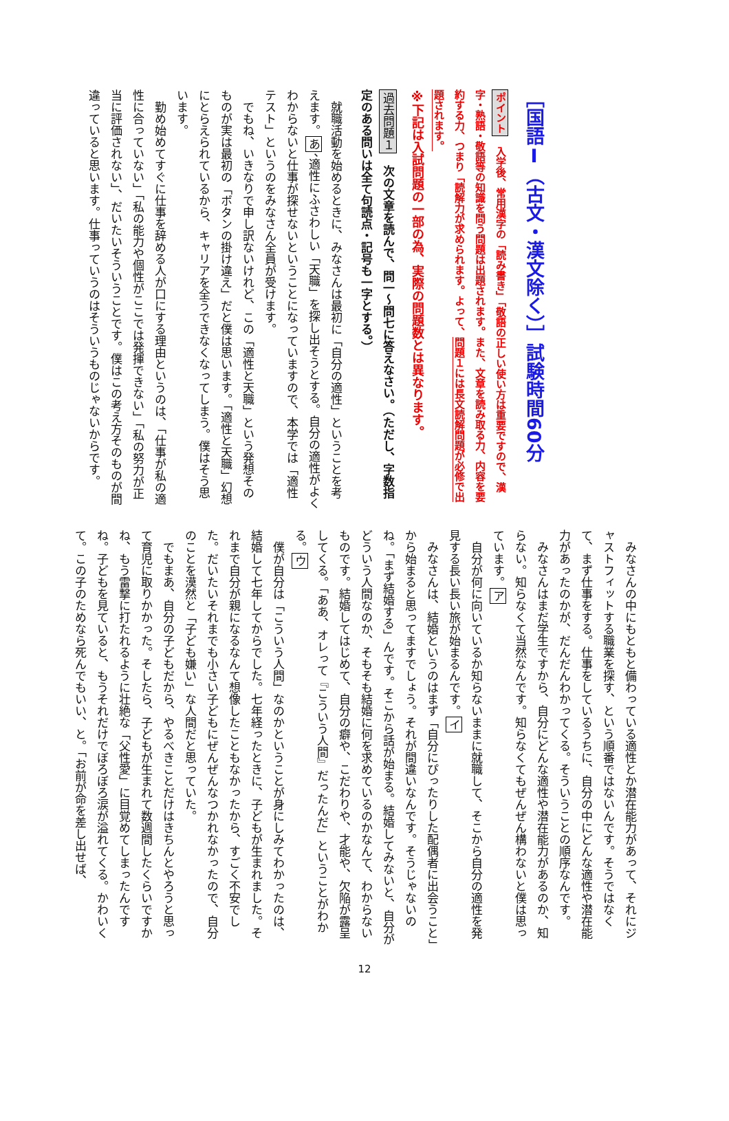［国語Ⅰ（古文・漢文除く）］試験時間60分
ポイント　入学後、常用漢字の「読み書き」「敬語の正しい使い方は重要ですので、漢字・熟語・敬語等の知識を問う問題は出題されます。また、文章を読み取る力、内容を要約する力、つまり「読解力が求められます。よって、問題１には長文読解問題が必修で出題されます。
※下記は入試問題の一部の為、実際の問題数とは異なります。
過去問題１　次の文章を読んで、問一～問七に答えなさい。（ただし、字数指定のある問いは全て句読点・記号も一字とする。）
就職活動を始めるときに、みなさんは最初に「自分の適性」ということを考えます。あ、適性にふさわしい「天職」を探し出そうとする。自分の適性がよくわからないと仕事が探せないということになっていますので、本学では「適性テスト」というのをみなさん全員が受けます。
でもね、いきなりで申し訳ないけれど、この「適性と天職」という発想そのものが実は最初の「ボタンの掛け違え」だと僕は思います。「適性と天職」幻想にとらえられているから、キャリアを全うできなくなってしまう。僕はそう思います。
勤め始めてすぐに仕事を辞める人が口にする理由というのは、「仕事が私の適性に合っていない」「私の能力や個性がここでは発揮できない」「私の努力が正当に評価されない」、だいたいそういうことです。僕はこの考え方そのものが間違っていると思います。仕事っていうのはそういうものじゃないからです。
みなさんの中にもともと備わっている適性とか潜在能力があって、それにジャストフィットする職業を探す、という順番ではないんです。そうではなくて、まず仕事をする。仕事をしているうちに、自分の中にどんな適性や潜在能力があったのかが、だんだんわかってくる。そういうことの順序なんです。
みなさんはまだ学生ですから、自分にどんな適性や潜在能力があるのか、知らない。知らなくて当然なんです。知らなくてもぜんぜん構わないと僕は思っています。ア
自分が何に向いているか知らないままに就職して、そこから自分の適性を発見する長い長い旅が始まるんです。イ
みなさんは、結婚というのはまず「自分にぴったりした配偶者に出会うこと」から始まると思ってますでしょう。それが間違いなんです。そうじゃないのね。「まず結婚する」んです。そこから話が始まる。結婚してみないと、自分がどういう人間なのか、そもそも結婚に何を求めているのかなんて、わからないものです。結婚してはじめて、自分の癖や、こだわりや、才能や、欠陥が露呈してくる。「ああ、オレって『こういう人間』だったんだ」ということがわかる。ウ
僕が自分は「こういう人間」なのかということが身にしみてわかったのは、結婚して七年してからでした。七年経ったときに、子どもが生まれました。それまで自分が親になるなんて想像したこともなかったから、すごく不安でした。だいたいそれまでも小さい子どもにぜんぜんなつかれなかったので、自分のことを漠然と「子ども嫌い」な人間だと思っていた。
でもまあ、自分の子どもだから、やるべきことだけはきちんとやろうと思って育児に取りかかった。そしたら、子どもが生まれて数週間したくらいですかね、もう雷撃に打たれるように壮絶な「父性愛」に目覚めてしまったんですね。子どもを見ていると、もうそれだけでぼろぼろ涙が溢れてくる。かわいくて。この子のためなら死んでもいい、と。「お前が命を差し出せば、
12